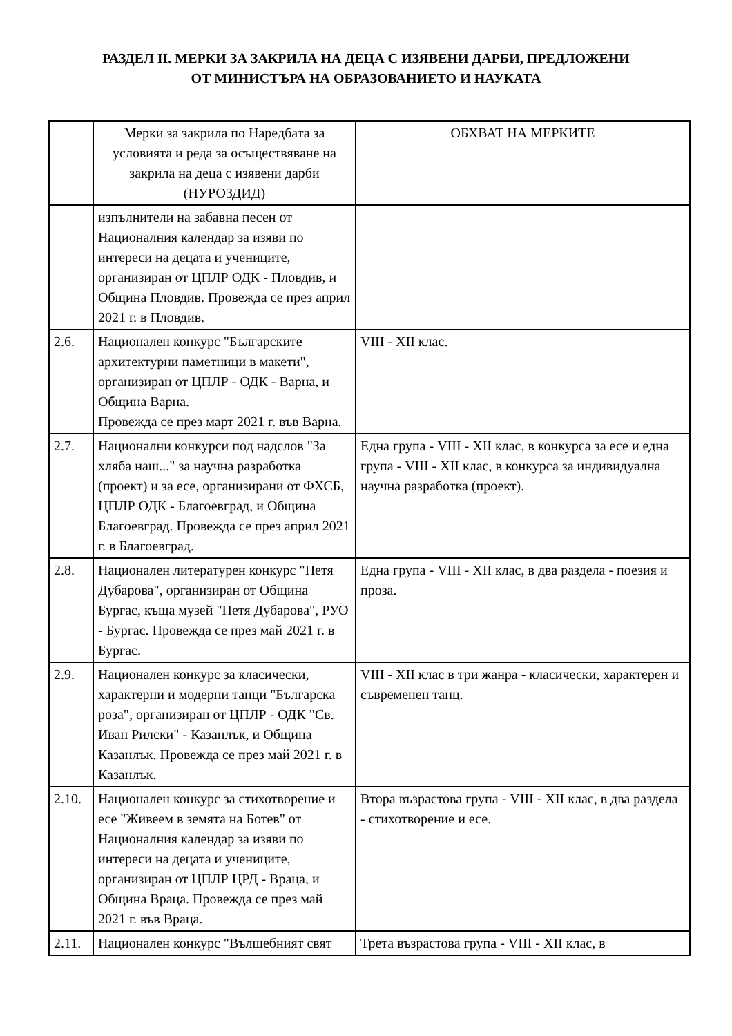РАЗДЕЛ II. МЕРКИ ЗА ЗАКРИЛА НА ДЕЦА С ИЗЯВЕНИ ДАРБИ, ПРЕДЛОЖЕНИ
ОТ МИНИСТЪРА НА ОБРАЗОВАНИЕТО И НАУКАТА
| | Мерки за закрила по Наредбата за условията и реда за осъществяване на закрила на деца с изявени дарби (НУРОЗДИД) | ОБХВАТ НА МЕРКИТЕ |
| --- | --- | --- |
| | изпълнители на забавна песен от Националния календар за изяви по интереси на децата и учениците, организиран от ЦПЛР ОДК - Пловдив, и Община Пловдив. Провежда се през април 2021 г. в Пловдив. | |
| 2.6. | Национален конкурс "Българските архитектурни паметници в макети", организиран от ЦПЛР - ОДК - Варна, и Община Варна. Провежда се през март 2021 г. във Варна. | VIII - XII клас. |
| 2.7. | Национални конкурси под надслов "За хляба наш..." за научна разработка (проект) и за есе, организирани от ФХСБ, ЦПЛР ОДК - Благоевград, и Община Благоевград. Провежда се през април 2021 г. в Благоевград. | Една група - VIII - XII клас, в конкурса за есе и една група - VIII - XII клас, в конкурса за индивидуална научна разработка (проект). |
| 2.8. | Национален литературен конкурс "Петя Дубарова", организиран от Община Бургас, къща музей "Петя Дубарова", РУО - Бургас. Провежда се през май 2021 г. в Бургас. | Една група - VIII - XII клас, в два раздела - поезия и проза. |
| 2.9. | Национален конкурс за класически, характерни и модерни танци "Българска роза", организиран от ЦПЛР - ОДК "Св. Иван Рилски" - Казанлък, и Община Казанлък. Провежда се през май 2021 г. в Казанлък. | VIII - XII клас в три жанра - класически, характерен и съвременен танц. |
| 2.10. | Национален конкурс за стихотворение и есе "Живеем в земята на Ботев" от Националния календар за изяви по интереси на децата и учениците, организиран от ЦПЛР ЦРД - Враца, и Община Враца. Провежда се през май 2021 г. във Враца. | Втора възрастова група - VIII - XII клас, в два раздела - стихотворение и есе. |
| 2.11. | Национален конкурс "Вълшебният свят | Трета възрастова група - VIII - XII клас, в |